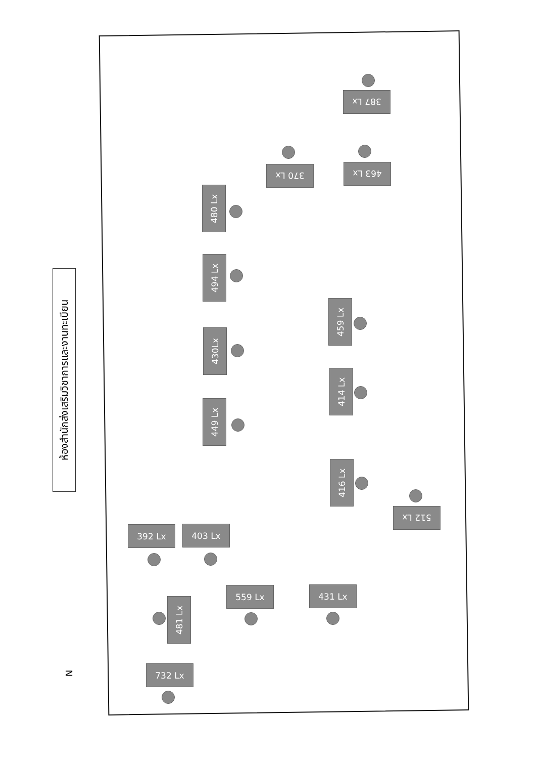ห้องสำนักส่งเสริมวิชาการและงานทะเบียน
387 Lx
370 Lx 463 Lx
480 Lx
494 Lx
430Lx
449 Lx
459 Lx
414 Lx
416 Lx
512 Lx
392 Lx 403 Lx
559 Lx 431 Lx
481 Lx
732 Lx
N